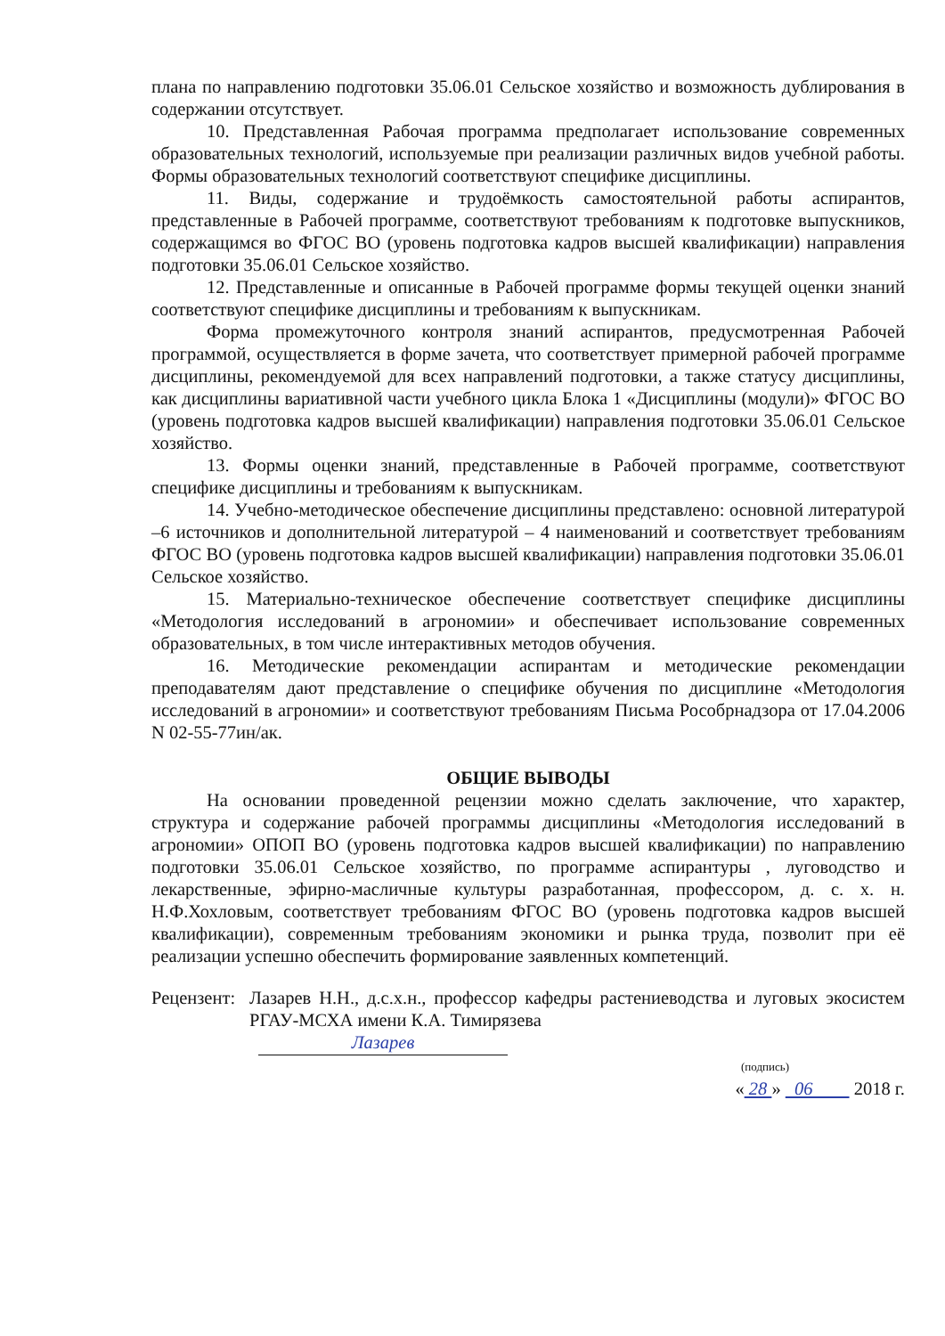плана по направлению подготовки 35.06.01 Сельское хозяйство и возможность дублирования в содержании отсутствует.
10. Представленная Рабочая программа предполагает использование современных образовательных технологий, используемые при реализации различных видов учебной работы. Формы образовательных технологий соответствуют специфике дисциплины.
11. Виды, содержание и трудоёмкость самостоятельной работы аспирантов, представленные в Рабочей программе, соответствуют требованиям к подготовке выпускников, содержащимся во ФГОС ВО (уровень подготовка кадров высшей квалификации) направления подготовки 35.06.01 Сельское хозяйство.
12. Представленные и описанные в Рабочей программе формы текущей оценки знаний соответствуют специфике дисциплины и требованиям к выпускникам.
Форма промежуточного контроля знаний аспирантов, предусмотренная Рабочей программой, осуществляется в форме зачета, что соответствует примерной рабочей программе дисциплины, рекомендуемой для всех направлений подготовки, а также статусу дисциплины, как дисциплины вариативной части учебного цикла Блока 1 «Дисциплины (модули)» ФГОС ВО (уровень подготовка кадров высшей квалификации) направления подготовки 35.06.01 Сельское хозяйство.
13. Формы оценки знаний, представленные в Рабочей программе, соответствуют специфике дисциплины и требованиям к выпускникам.
14. Учебно-методическое обеспечение дисциплины представлено: основной литературой –6 источников и дополнительной литературой – 4 наименований и соответствует требованиям ФГОС ВО (уровень подготовка кадров высшей квалификации) направления подготовки 35.06.01 Сельское хозяйство.
15. Материально-техническое обеспечение соответствует специфике дисциплины «Методология исследований в агрономии» и обеспечивает использование современных образовательных, в том числе интерактивных методов обучения.
16. Методические рекомендации аспирантам и методические рекомендации преподавателям дают представление о специфике обучения по дисциплине «Методология исследований в агрономии» и соответствуют требованиям Письма Рособрнадзора от 17.04.2006 N 02-55-77ин/ак.
ОБЩИЕ ВЫВОДЫ
На основании проведенной рецензии можно сделать заключение, что характер, структура и содержание рабочей программы дисциплины «Методология исследований в агрономии» ОПОП ВО (уровень подготовка кадров высшей квалификации) по направлению подготовки 35.06.01 Сельское хозяйство, по программе аспирантуры , луговодство и лекарственные, эфирно-масличные культуры разработанная, профессором, д. с. х. н. Н.Ф.Хохловым, соответствует требованиям ФГОС ВО (уровень подготовка кадров высшей квалификации), современным требованиям экономики и рынка труда, позволит при её реализации успешно обеспечить формирование заявленных компетенций.
Рецензент:
Лазарев Н.Н., д.с.х.н., профессор кафедры растениеводства и луговых экосистем РГАУ-МСХА имени К.А. Тимирязева
Лазарев
(подпись)
« 28 » 06 2018 г.